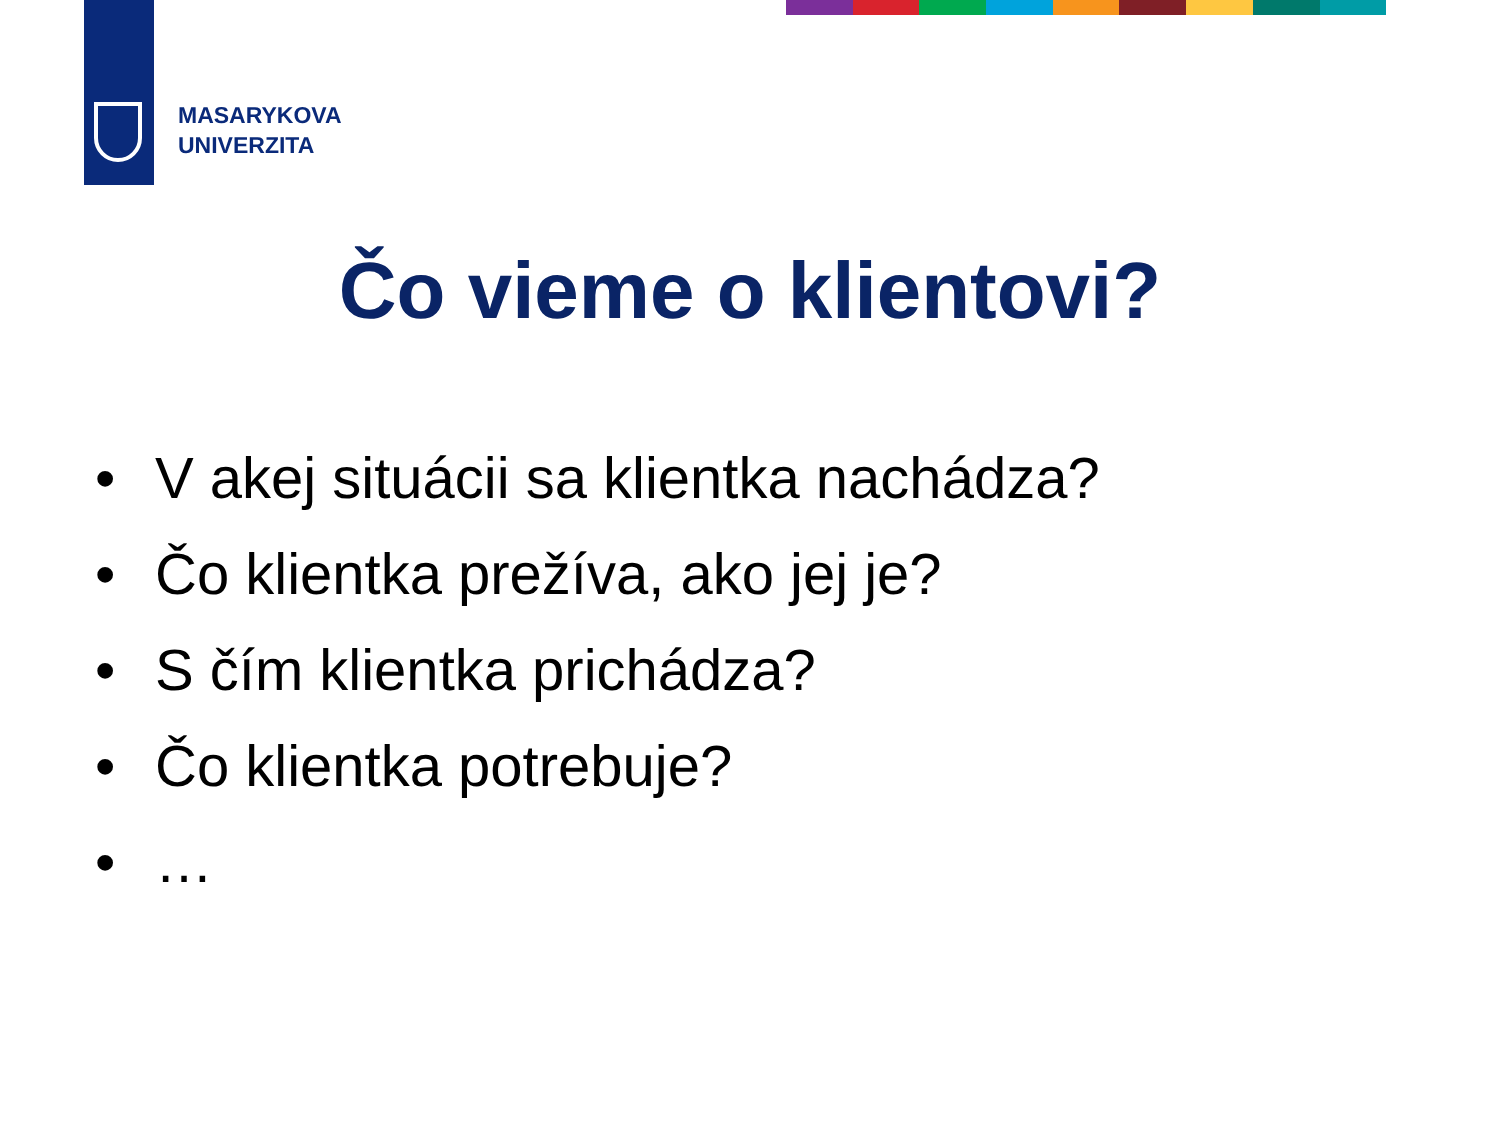MASARYKOVA
UNIVERZITA
Čo vieme o klientovi?
• V akej situácii sa klientka nachádza?
• Čo klientka prežíva, ako jej je?
• S čím klientka prichádza?
• Čo klientka potrebuje?
• …